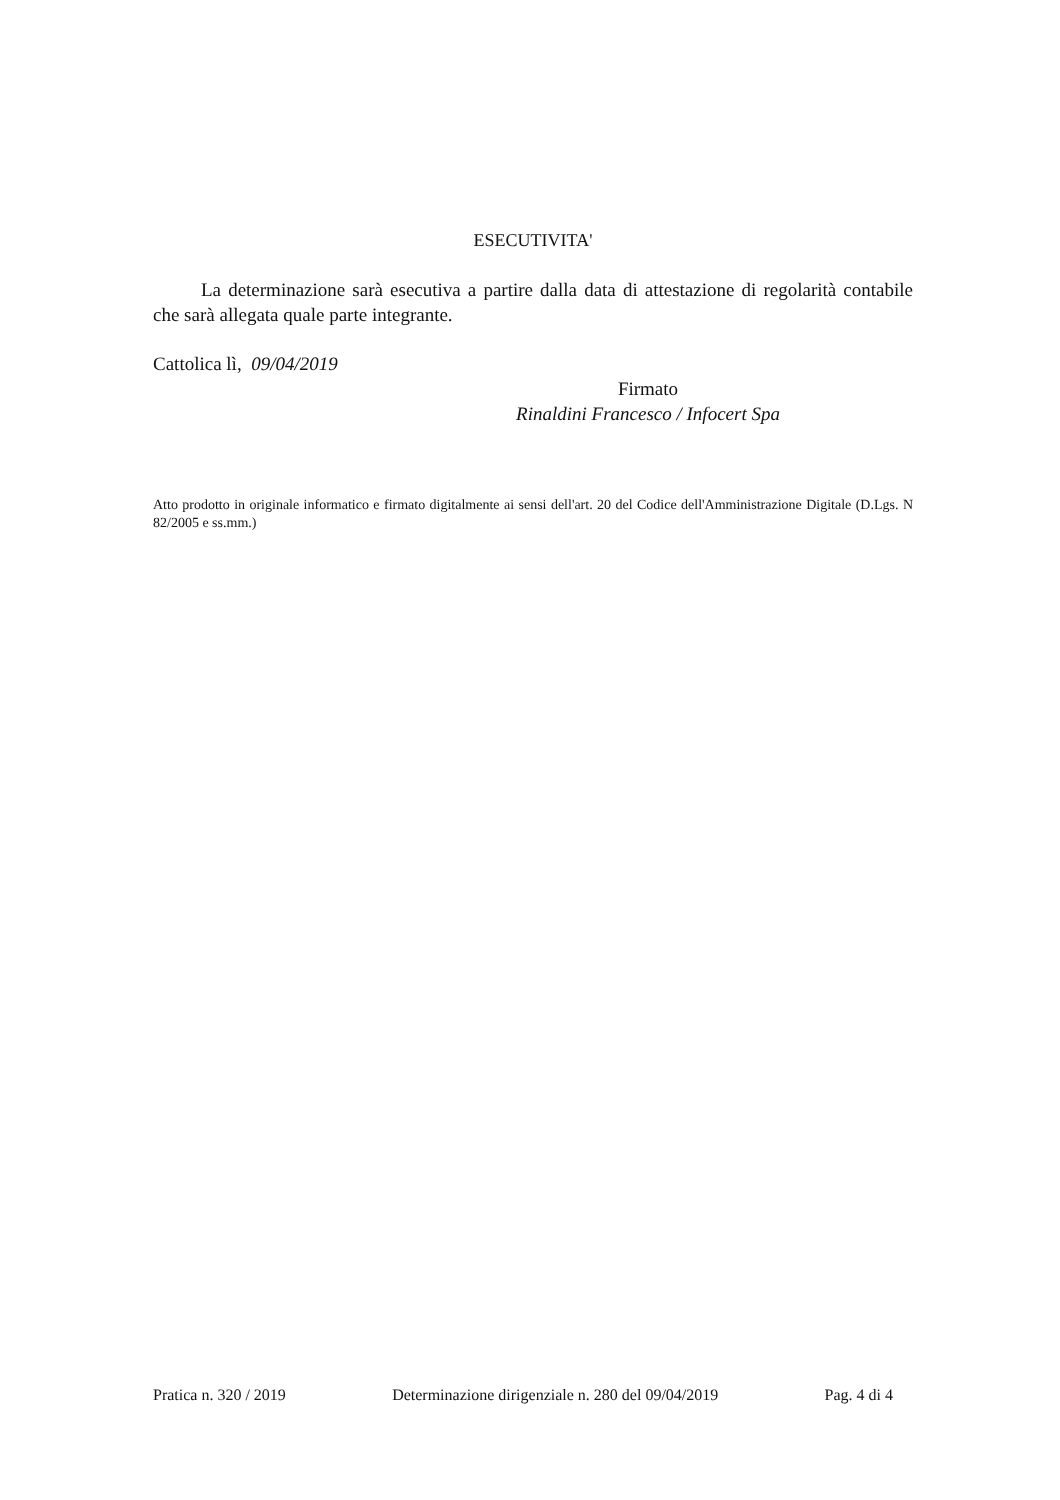ESECUTIVITA'
La determinazione sarà esecutiva a partire dalla data di attestazione di regolarità contabile che sarà allegata quale parte integrante.
Cattolica lì, 09/04/2019
Firmato
Rinaldini Francesco / Infocert Spa
Atto prodotto in originale informatico e firmato digitalmente ai sensi dell'art. 20 del Codice dell'Amministrazione Digitale (D.Lgs. N 82/2005 e ss.mm.)
Pratica n. 320 / 2019 Determinazione dirigenziale n. 280 del 09/04/2019 Pag. 4 di 4